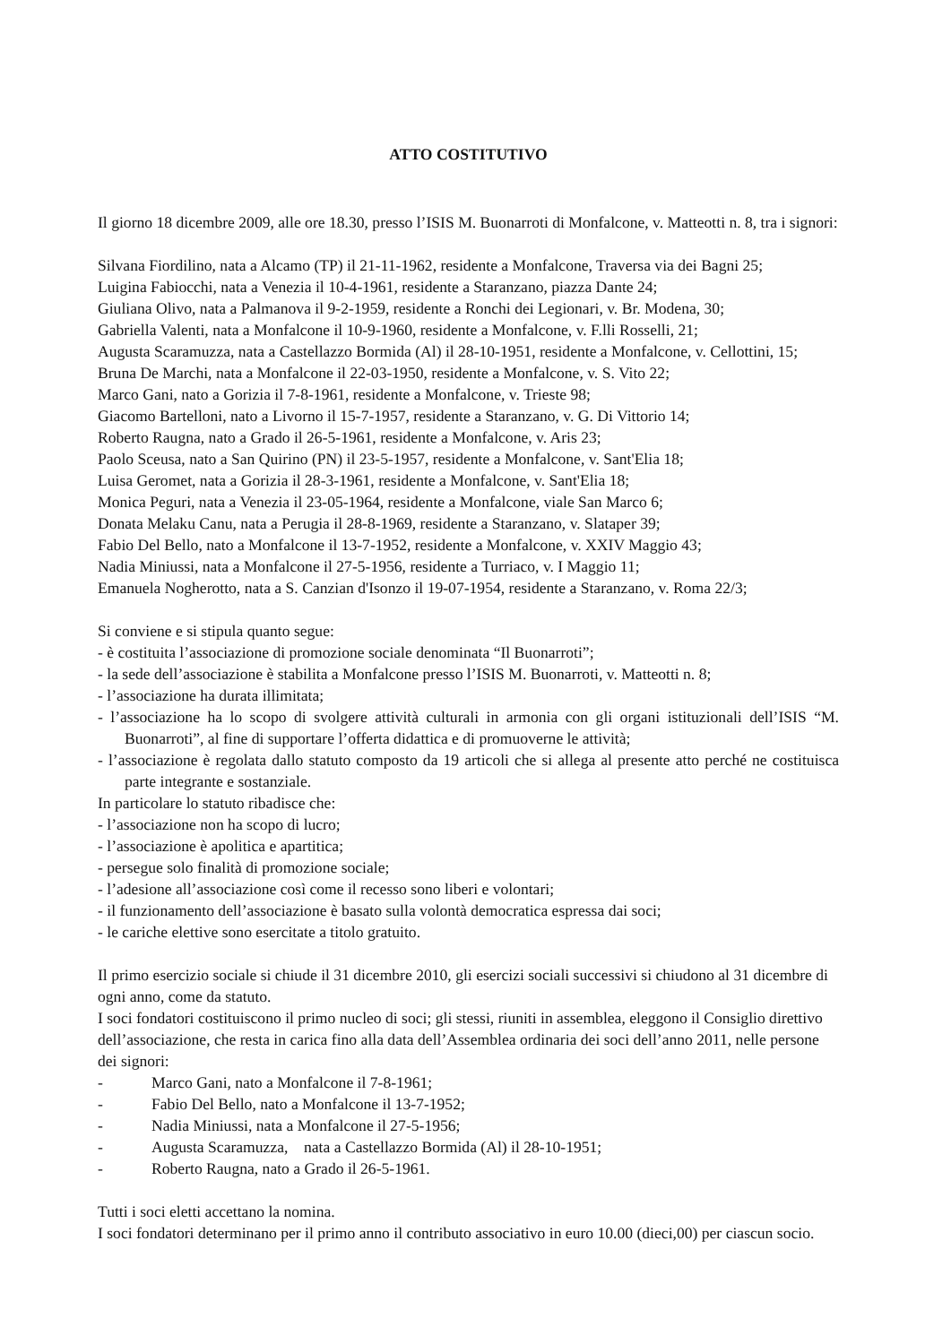ATTO COSTITUTIVO
Il giorno 18 dicembre 2009, alle ore 18.30, presso l’ISIS M. Buonarroti di Monfalcone, v. Matteotti n. 8, tra i signori:
Silvana Fiordilino, nata a Alcamo (TP) il 21-11-1962, residente a Monfalcone, Traversa via dei Bagni 25;
Luigina Fabiocchi, nata a Venezia il 10-4-1961, residente a Staranzano, piazza Dante 24;
Giuliana Olivo, nata a Palmanova il 9-2-1959, residente a Ronchi dei Legionari, v. Br. Modena, 30;
Gabriella Valenti, nata a Monfalcone il 10-9-1960, residente a Monfalcone, v. F.lli Rosselli, 21;
Augusta Scaramuzza, nata a Castellazzo Bormida (Al) il 28-10-1951, residente a Monfalcone, v. Cellottini, 15;
Bruna De Marchi, nata a Monfalcone il 22-03-1950, residente a Monfalcone, v. S. Vito 22;
Marco Gani, nato a Gorizia il 7-8-1961, residente a Monfalcone, v. Trieste 98;
Giacomo Bartelloni, nato a Livorno il 15-7-1957, residente a Staranzano, v. G. Di Vittorio 14;
Roberto Raugna, nato a Grado il 26-5-1961, residente a Monfalcone, v. Aris 23;
Paolo Sceusa, nato a San Quirino (PN) il 23-5-1957, residente a Monfalcone, v. Sant'Elia 18;
Luisa Geromet, nata a Gorizia il 28-3-1961, residente a Monfalcone, v. Sant'Elia 18;
Monica Peguri, nata a Venezia il 23-05-1964, residente a Monfalcone, viale San Marco 6;
Donata Melaku Canu, nata a Perugia il 28-8-1969, residente a Staranzano, v. Slataper 39;
Fabio Del Bello, nato a Monfalcone il 13-7-1952, residente a Monfalcone, v. XXIV Maggio 43;
Nadia Miniussi, nata a Monfalcone il 27-5-1956, residente a Turriaco, v. I Maggio 11;
Emanuela Nogherotto, nata a S. Canzian d'Isonzo il 19-07-1954, residente a Staranzano, v. Roma 22/3;
Si conviene e si stipula quanto segue:
- è costituita l’associazione di promozione sociale denominata “Il Buonarroti”;
- la sede dell’associazione è stabilita a Monfalcone presso l’ISIS M. Buonarroti, v. Matteotti n. 8;
- l’associazione ha durata illimitata;
- l’associazione ha lo scopo di svolgere attività culturali in armonia con gli organi istituzionali dell’ISIS “M. Buonarroti”, al fine di supportare l’offerta didattica e di promuoverne le attività;
- l’associazione è regolata dallo statuto composto da 19 articoli che si allega al presente atto perché ne costituisca parte integrante e sostanziale.
In particolare lo statuto ribadisce che:
- l’associazione non ha scopo di lucro;
- l’associazione è apolitica e apartitica;
- persegue solo finalità di promozione sociale;
- l’adesione all’associazione così come il recesso sono liberi e volontari;
- il funzionamento dell’associazione è basato sulla volontà democratica espressa dai soci;
- le cariche elettive sono esercitate a titolo gratuito.
Il primo esercizio sociale si chiude il 31 dicembre 2010, gli esercizi sociali successivi si chiudono al 31 dicembre di ogni anno, come da statuto.
I soci fondatori costituiscono il primo nucleo di soci; gli stessi, riuniti in assemblea, eleggono il Consiglio direttivo dell’associazione, che resta in carica fino alla data dell’Assemblea ordinaria dei soci dell’anno 2011, nelle persone dei signori:
- Marco Gani, nato a Monfalcone il 7-8-1961;
- Fabio Del Bello, nato a Monfalcone il 13-7-1952;
- Nadia Miniussi, nata a Monfalcone il 27-5-1956;
- Augusta Scaramuzza, nata a Castellazzo Bormida (Al) il 28-10-1951;
- Roberto Raugna, nato a Grado il 26-5-1961.
Tutti i soci eletti accettano la nomina.
I soci fondatori determinano per il primo anno il contributo associativo in euro 10.00 (dieci,00) per ciascun socio.